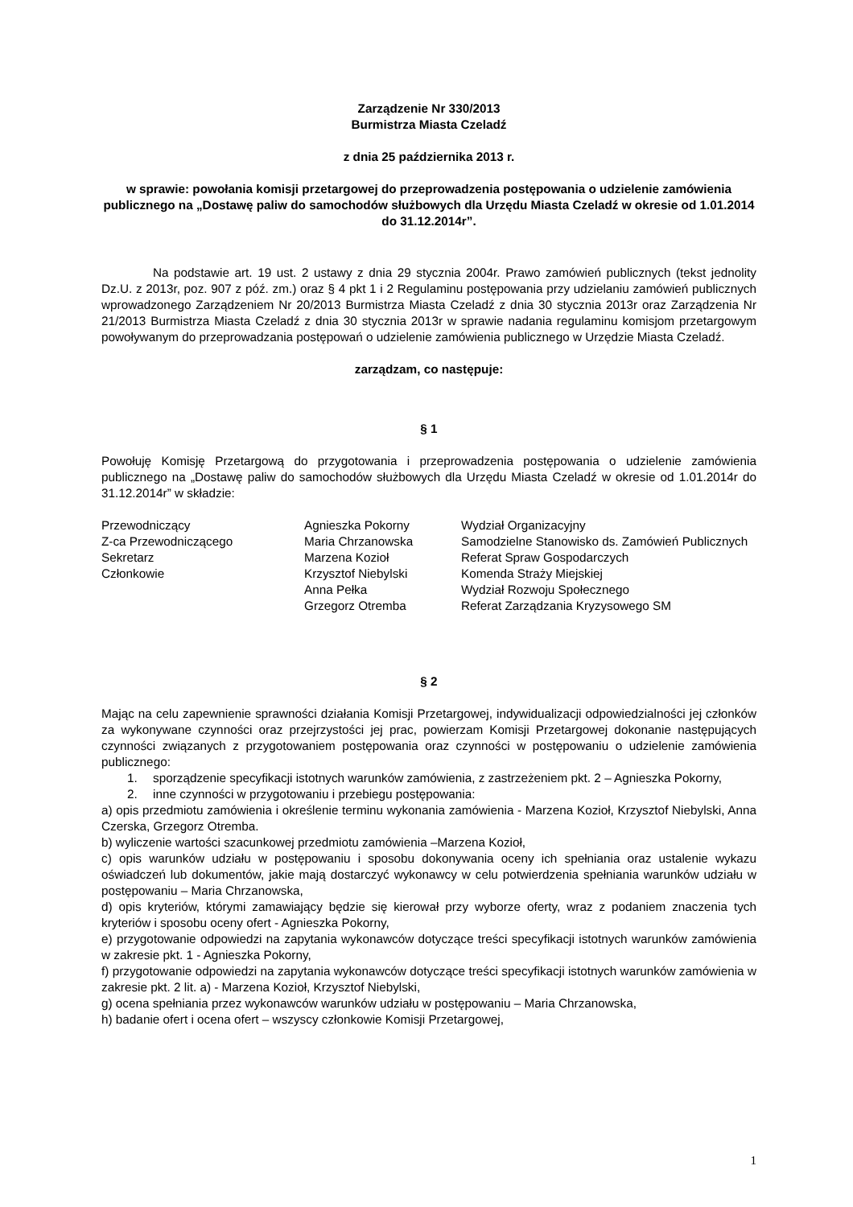Zarządzenie Nr 330/2013
Burmistrza Miasta Czeladź
z dnia 25 października 2013 r.
w sprawie: powołania komisji przetargowej do przeprowadzenia postępowania o udzielenie zamówienia publicznego na „Dostawę paliw do samochodów służbowych dla Urzędu Miasta Czeladź w okresie od 1.01.2014 do 31.12.2014r”.
Na podstawie art. 19 ust. 2 ustawy z dnia 29 stycznia 2004r. Prawo zamówień publicznych (tekst jednolity Dz.U. z 2013r, poz. 907 z póź. zm.) oraz § 4 pkt 1 i 2 Regulaminu postępowania przy udzielaniu zamówień publicznych wprowadzonego Zarządzeniem Nr 20/2013 Burmistrza Miasta Czeladź z dnia 30 stycznia 2013r oraz Zarządzenia Nr 21/2013 Burmistrza Miasta Czeladź z dnia 30 stycznia 2013r w sprawie nadania regulaminu komisjom przetargowym powoływanym do przeprowadzania postępowań o udzielenie zamówienia publicznego w Urzędzie Miasta Czeladź.
zarządzam, co następuje:
§ 1
Powołuję Komisję Przetargową do przygotowania i przeprowadzenia postępowania o udzielenie zamówienia publicznego na „Dostawę paliw do samochodów służbowych dla Urzędu Miasta Czeladź w okresie od 1.01.2014r do 31.12.2014r” w składzie:
| Przewodniczący | Agnieszka Pokorny | Wydział Organizacyjny |
| Z-ca Przewodniczącego | Maria Chrzanowska | Samodzielne Stanowisko ds. Zamówień Publicznych |
| Sekretarz | Marzena Kozioł | Referat Spraw Gospodarczych |
| Członkowie | Krzysztof Niebylski | Komenda Straży Miejskiej |
| | Anna Pełka | Wydział Rozwoju Społecznego |
| | Grzegorz Otremba | Referat Zarządzania Kryzysowego SM |
§ 2
Mając na celu zapewnienie sprawności działania Komisji Przetargowej, indywidualizacji odpowiedzialności jej członków za wykonywane czynności oraz przejrzystości jej prac, powierzam Komisji Przetargowej dokonanie następujących czynności związanych z przygotowaniem postępowania oraz czynności w postępowaniu o udzielenie zamówienia publicznego:
1. sporządzenie specyfikacji istotnych warunków zamówienia, z zastrzeżeniem pkt. 2 – Agnieszka Pokorny,
2. inne czynności w przygotowaniu i przebiegu postępowania:
a) opis przedmiotu zamówienia i określenie terminu wykonania zamówienia - Marzena Kozioł, Krzysztof Niebylski, Anna Czerska, Grzegorz Otremba.
b) wyliczenie wartości szacunkowej przedmiotu zamówienia –Marzena Kozioł,
c) opis warunków udziału w postępowaniu i sposobu dokonywania oceny ich spełniania oraz ustalenie wykazu oświadczeń lub dokumentów, jakie mają dostarczyć wykonawcy w celu potwierdzenia spełniania warunków udziału w postępowaniu – Maria Chrzanowska,
d) opis kryteriów, którymi zamawiający będzie się kierował przy wyborze oferty, wraz z podaniem znaczenia tych kryteriów i sposobu oceny ofert - Agnieszka Pokorny,
e) przygotowanie odpowiedzi na zapytania wykonawców dotyczące treści specyfikacji istotnych warunków zamówienia w zakresie pkt. 1 - Agnieszka Pokorny,
f) przygotowanie odpowiedzi na zapytania wykonawców dotyczące treści specyfikacji istotnych warunków zamówienia w zakresie pkt. 2 lit. a) - Marzena Kozioł, Krzysztof Niebylski,
g) ocena spełniania przez wykonawców warunków udziału w postępowaniu – Maria Chrzanowska,
h) badanie ofert i ocena ofert – wszyscy członkowie Komisji Przetargowej,
1